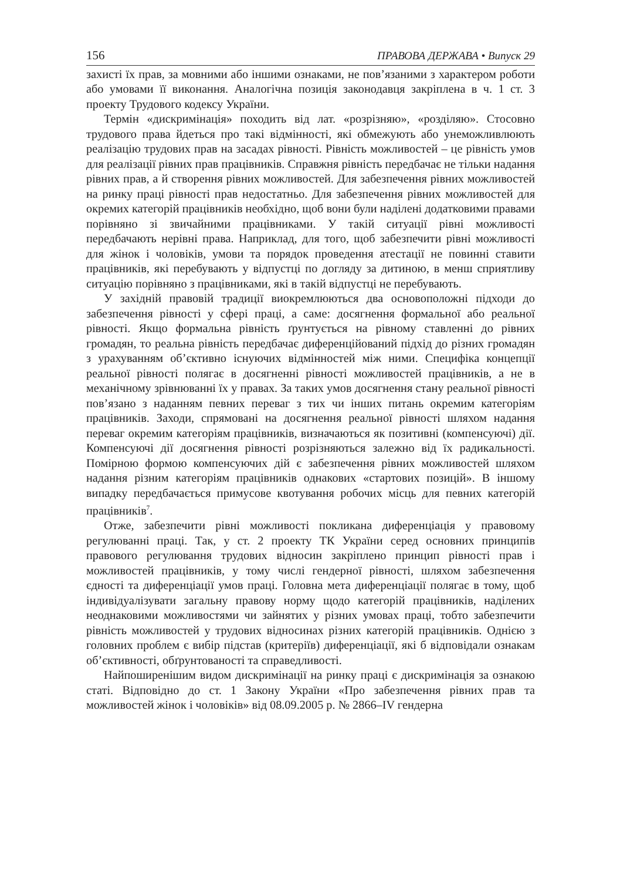156 ПРАВОВА ДЕРЖАВА • Випуск 29
захисті їх прав, за мовними або іншими ознаками, не пов’язаними з характером роботи або умовами її виконання. Аналогічна позиція законодавця закріплена в ч. 1 ст. 3 проекту Трудового кодексу України.
Термін «дискримінація» походить від лат. «розрізняю», «розділяю». Стосовно трудового права йдеться про такі відмінності, які обмежують або унеможливлюють реалізацію трудових прав на засадах рівності. Рівність можливостей – це рівність умов для реалізації рівних прав працівників. Справжня рівність передбачає не тільки надання рівних прав, а й створення рівних можливостей. Для забезпечення рівних можливостей на ринку праці рівності прав недостатньо. Для забезпечення рівних можливостей для окремих категорій працівників необхідно, щоб вони були наділені додатковими правами порівняно зі звичайними працівниками. У такій ситуації рівні можливості передбачають нерівні права. Наприклад, для того, щоб забезпечити рівні можливості для жінок і чоловіків, умови та порядок проведення атестації не повинні ставити працівників, які перебувають у відпустці по догляду за дитиною, в менш сприятливу ситуацію порівняно з працівниками, які в такій відпустці не перебувають.
У західній правовій традиції виокремлюються два основоположні підходи до забезпечення рівності у сфері праці, а саме: досягнення формальної або реальної рівності. Якщо формальна рівність ґрунтується на рівному ставленні до рівних громадян, то реальна рівність передбачає диференційований підхід до різних громадян з урахуванням об’єктивно існуючих відмінностей між ними. Специфіка концепції реальної рівності полягає в досягненні рівності можливостей працівників, а не в механічному зрівнюванні їх у правах. За таких умов досягнення стану реальної рівності пов’язано з наданням певних переваг з тих чи інших питань окремим категоріям працівників. Заходи, спрямовані на досягнення реальної рівності шляхом надання переваг окремим категоріям працівників, визначаються як позитивні (компенсуючі) дії. Компенсуючі дії досягнення рівності розрізняються залежно від їх радикальності. Помірною формою компенсуючих дій є забезпечення рівних можливостей шляхом надання різним категоріям працівників однакових «стартових позицій». В іншому випадку передбачається примусове квотування робочих місць для певних категорій працівників<sup>7</sup>.
Отже, забезпечити рівні можливості покликана диференціація у правовому регулюванні праці. Так, у ст. 2 проекту ТК України серед основних принципів правового регулювання трудових відносин закріплено принцип рівності прав і можливостей працівників, у тому числі гендерної рівності, шляхом забезпечення єдності та диференціації умов праці. Головна мета диференціації полягає в тому, щоб індивідуалізувати загальну правову норму щодо категорій працівників, наділених неоднаковими можливостями чи зайнятих у різних умовах праці, тобто забезпечити рівність можливостей у трудових відносинах різних категорій працівників. Однією з головних проблем є вибір підстав (критеріїв) диференціації, які б відповідали ознакам об’єктивності, обґрунтованості та справедливості.
Найпоширенішим видом дискримінації на ринку праці є дискримінація за ознакою статі. Відповідно до ст. 1 Закону України «Про забезпечення рівних прав та можливостей жінок і чоловіків» від 08.09.2005 р. № 2866–IV гендерна